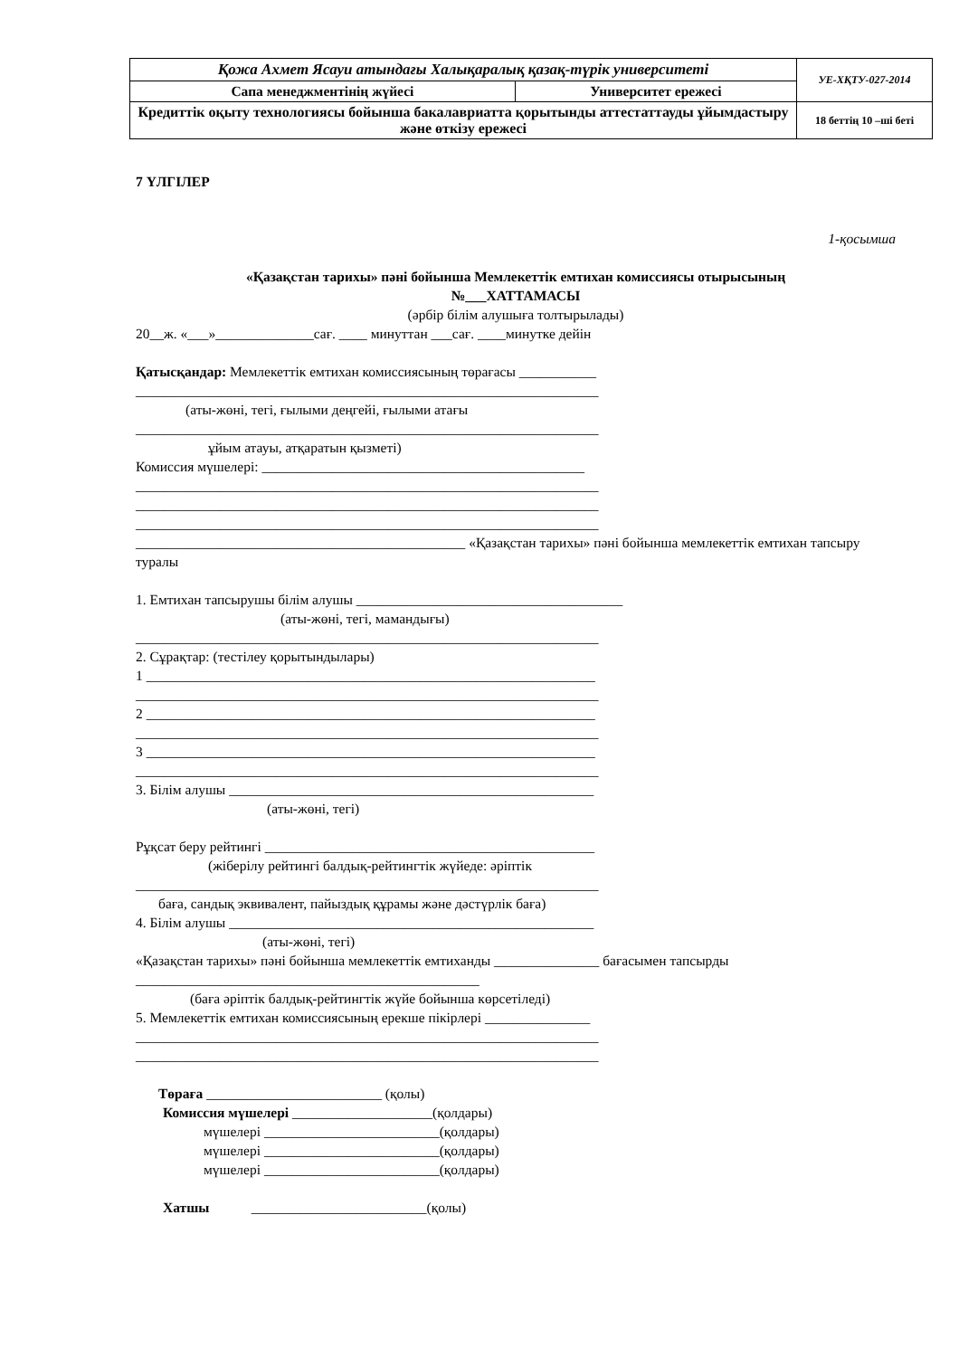| Қожа Ахмет Ясауи атындағы Халықаралық қазақ-түрік университеті | | УЕ-ХҚТУ-027-2014 |
| Сапа менеджментінің жүйесі | Университет ережесі | |
| Кредиттік оқыту технологиясы бойынша бакалавриатта қорытынды аттестаттауды ұйымдастыру және өткізу ережесі | | 18 беттің 10 –ші беті |
7 ҮЛГІЛЕР
1-қосымша
«Қазақстан тарихы» пәні бойынша Мемлекеттік емтихан комиссиясы отырысының
№___ХАТТАМАСЫ
(әрбір білім алушыға толтырылады)
20__ж. «___»______________сағ. ____ минуттан ___сағ. ____минутке дейін
Қатысқандар: Мемлекеттік емтихан комиссиясының төрағасы ___________
__________________________________________________________________
(аты-жөні, тегі, ғылыми деңгейі, ғылыми атағы
__________________________________________________________________
ұйым атауы, атқаратын қызметі)
Комиссия мүшелері: ______________________________________________
__________________________________________________________________
__________________________________________________________________
__________________________________________________________________
_______________________________________________ «Қазақстан тарихы» пәні бойынша мемлекеттік емтихан тапсыру туралы
1. Емтихан тапсырушы білім алушы ______________________________________
(аты-жөні, тегі, мамандығы)
__________________________________________________________________
2. Сұрақтар: (тестілеу қорытындылары)
1 ________________________________________________________________
__________________________________________________________________
2 ________________________________________________________________
__________________________________________________________________
3 ________________________________________________________________
__________________________________________________________________
3. Білім алушы ____________________________________________________
(аты-жөні, тегі)
Рұқсат беру рейтингі _______________________________________________
(жіберілу рейтингі балдық-рейтингтік жүйеде: әріптік
__________________________________________________________________
баға, сандық эквивалент, пайыздық құрамы және дәстүрлік баға)
4. Білім алушы ____________________________________________________
(аты-жөні, тегі)
«Қазақстан тарихы» пәні бойынша мемлекеттік емтиханды _______________ бағасымен тапсырды
_________________________________________________
(баға әріптік балдық-рейтингтік жүйе бойынша көрсетіледі)
5. Мемлекеттік емтихан комиссиясының ерекше пікірлері _______________
__________________________________________________________________
__________________________________________________________________
Төраға _________________________ (қолы)
Комиссия мүшелері ____________________(қолдары)
мүшелері _________________________(қолдары)
мүшелері _________________________(қолдары)
мүшелері _________________________(қолдары)
Хатшы _________________________(қолы)